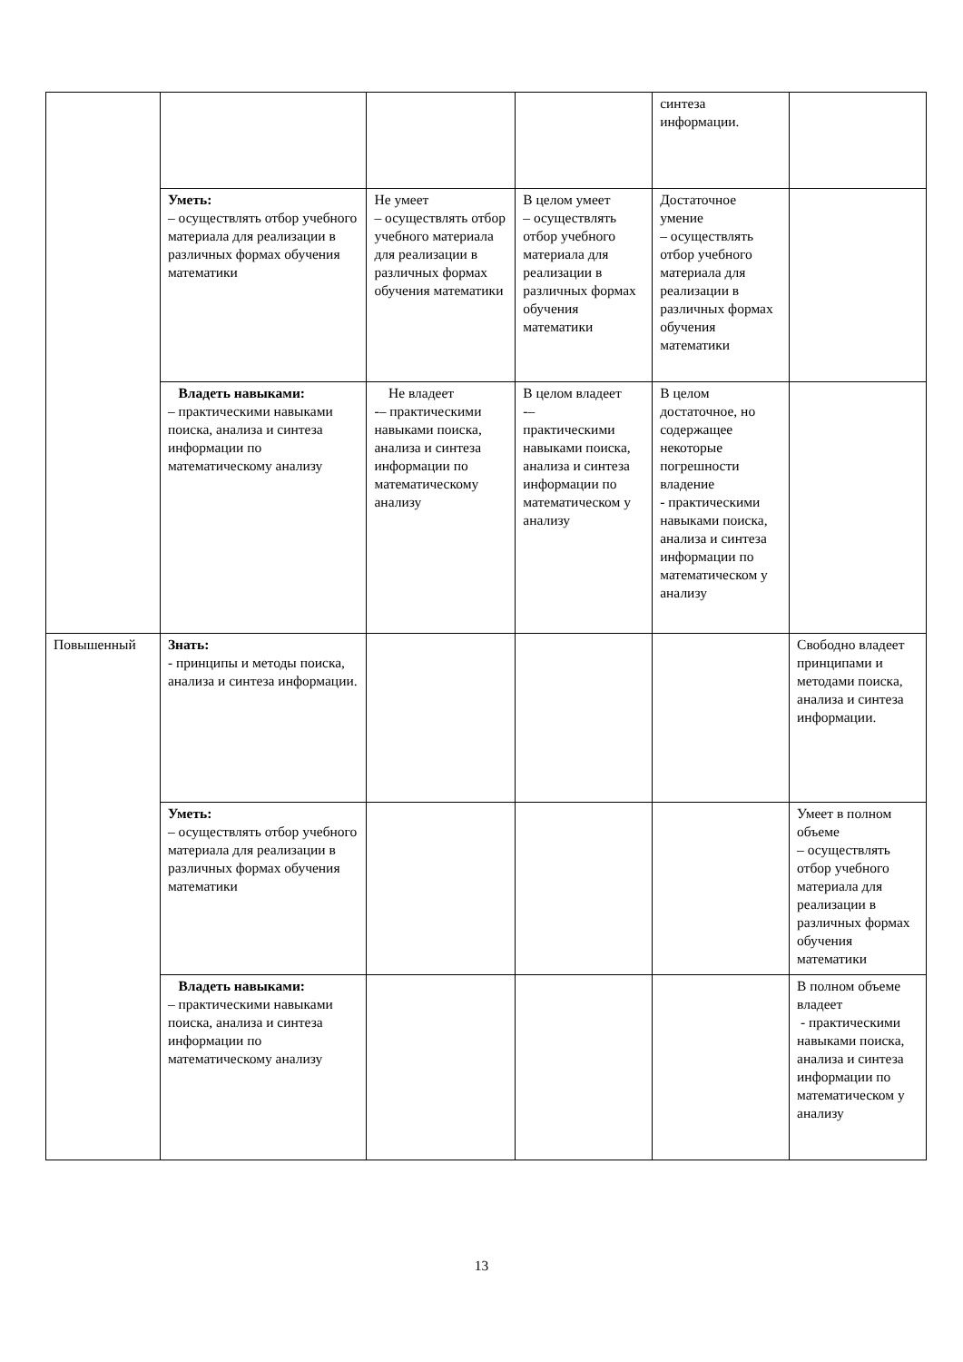| | | | | синтеза информации. | |
| | Уметь: – осуществлять отбор учебного материала для реализации в различных формах обучения математики | Не умеет – осуществлять отбор учебного материала для реализации в различных формах обучения математики | В целом умеет – осуществлять отбор учебного материала для реализации в различных формах обучения математики | Достаточное умение – осуществлять отбор учебного материала для реализации в различных формах обучения математики | |
| | Владеть навыками: – практическими навыками поиска, анализа и синтеза информации по математическому анализу | Не владеет -– практическими навыками поиска, анализа и синтеза информации по математическому анализу | В целом владеет -– практическими навыками поиска, анализа и синтеза информации по математическом у анализу | В целом достаточное, но содержащее некоторые погрешности владение - практическими навыками поиска, анализа и синтеза информации по математическом у анализу | |
| Повышенный | Знать: - принципы и методы поиска, анализа и синтеза информации. | | | | Свободно владеет принципами и методами поиска, анализа и синтеза информации. |
| | Уметь: – осуществлять отбор учебного материала для реализации в различных формах обучения математики | | | | Умеет в полном объеме – осуществлять отбор учебного материала для реализации в различных формах обучения математики |
| | Владеть навыками: – практическими навыками поиска, анализа и синтеза информации по математическому анализу | | | | В полном объеме владеет - практическими навыками поиска, анализа и синтеза информации по математическом у анализу |
13